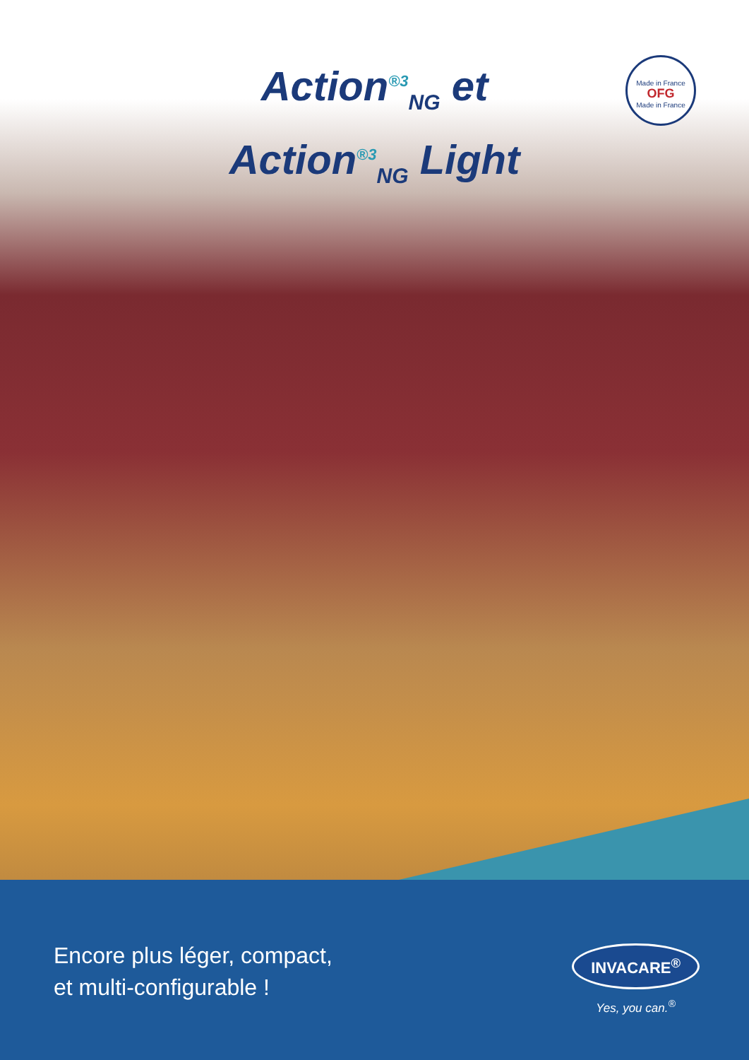Action<sup>®3</sup><sub>NG</sub> et
Action<sup>®3</sup><sub>NG</sub> Light
Made in France
OFG
Made in France
Encore plus léger, compact,
et multi-configurable !
INVACARE<sup>®</sup>
Yes, you can.<sup>®</sup>